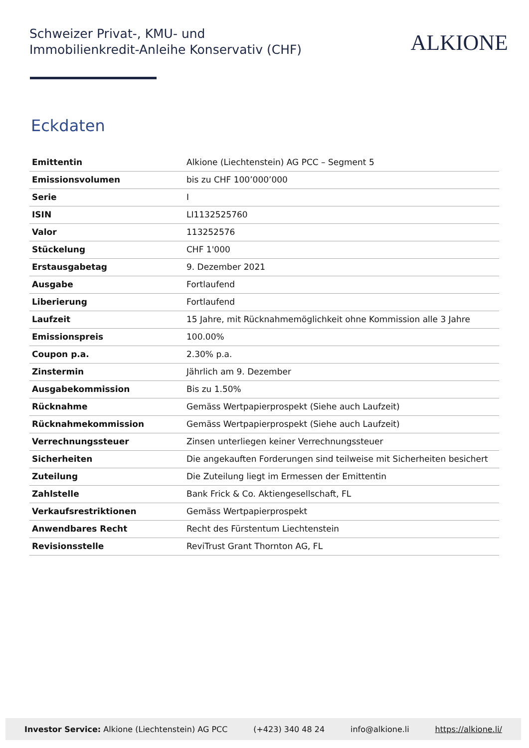Schweizer Privat-, KMU- und
Immobilienkredit-Anleihe Konservativ (CHF)
ALKIONE
Eckdaten
| Emittentin | Alkione (Liechtenstein) AG PCC – Segment 5 |
| Emissionsvolumen | bis zu CHF 100’000’000 |
| Serie | I |
| ISIN | LI1132525760 |
| Valor | 113252576 |
| Stückelung | CHF 1'000 |
| Erstausgabetag | 9. Dezember 2021 |
| Ausgabe | Fortlaufend |
| Liberierung | Fortlaufend |
| Laufzeit | 15 Jahre, mit Rücknahmemöglichkeit ohne Kommission alle 3 Jahre |
| Emissionspreis | 100.00% |
| Coupon p.a. | 2.30% p.a. |
| Zinstermin | Jährlich am 9. Dezember |
| Ausgabekommission | Bis zu 1.50% |
| Rücknahme | Gemäss Wertpapierprospekt (Siehe auch Laufzeit) |
| Rücknahmekommission | Gemäss Wertpapierprospekt (Siehe auch Laufzeit) |
| Verrechnungssteuer | Zinsen unterliegen keiner Verrechnungssteuer |
| Sicherheiten | Die angekauften Forderungen sind teilweise mit Sicherheiten besichert |
| Zuteilung | Die Zuteilung liegt im Ermessen der Emittentin |
| Zahlstelle | Bank Frick & Co. Aktiengesellschaft, FL |
| Verkaufsrestriktionen | Gemäss Wertpapierprospekt |
| Anwendbares Recht | Recht des Fürstentum Liechtenstein |
| Revisionsstelle | ReviTrust Grant Thornton AG, FL |
Investor Service: Alkione (Liechtenstein) AG PCC (+423) 340 48 24 info@alkione.li https://alkione.li/